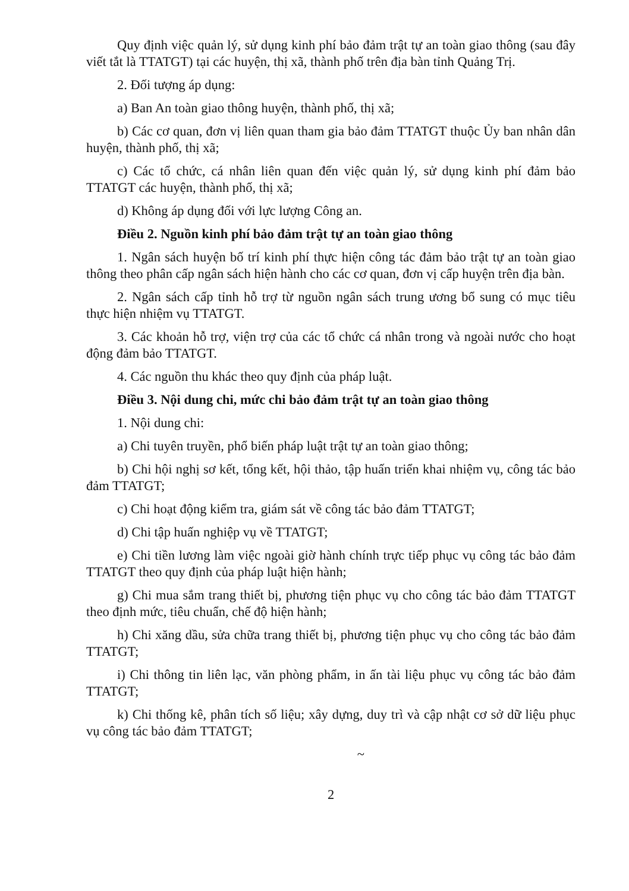Quy định việc quản lý, sử dụng kinh phí bảo đảm trật tự an toàn giao thông (sau đây viết tắt là TTATGT) tại các huyện, thị xã, thành phố trên địa bàn tỉnh Quảng Trị.
2. Đối tượng áp dụng:
a) Ban An toàn giao thông huyện, thành phố, thị xã;
b) Các cơ quan, đơn vị liên quan tham gia bảo đảm TTATGT thuộc Ủy ban nhân dân huyện, thành phố, thị xã;
c) Các tổ chức, cá nhân liên quan đến việc quản lý, sử dụng kinh phí đảm bảo TTATGT các huyện, thành phố, thị xã;
d) Không áp dụng đối với lực lượng Công an.
Điều 2. Nguồn kinh phí bảo đảm trật tự an toàn giao thông
1. Ngân sách huyện bố trí kinh phí thực hiện công tác đảm bảo trật tự an toàn giao thông theo phân cấp ngân sách hiện hành cho các cơ quan, đơn vị cấp huyện trên địa bàn.
2. Ngân sách cấp tỉnh hỗ trợ từ nguồn ngân sách trung ương bổ sung có mục tiêu thực hiện nhiệm vụ TTATGT.
3. Các khoản hỗ trợ, viện trợ của các tổ chức cá nhân trong và ngoài nước cho hoạt động đảm bảo TTATGT.
4. Các nguồn thu khác theo quy định của pháp luật.
Điều 3. Nội dung chi, mức chi bảo đảm trật tự an toàn giao thông
1. Nội dung chi:
a) Chi tuyên truyền, phổ biến pháp luật trật tự an toàn giao thông;
b) Chi hội nghị sơ kết, tổng kết, hội thảo, tập huấn triển khai nhiệm vụ, công tác bảo đảm TTATGT;
c) Chi hoạt động kiểm tra, giám sát về công tác bảo đảm TTATGT;
d) Chi tập huấn nghiệp vụ về TTATGT;
e) Chi tiền lương làm việc ngoài giờ hành chính trực tiếp phục vụ công tác bảo đảm TTATGT theo quy định của pháp luật hiện hành;
g) Chi mua sắm trang thiết bị, phương tiện phục vụ cho công tác bảo đảm TTATGT theo định mức, tiêu chuẩn, chế độ hiện hành;
h) Chi xăng dầu, sửa chữa trang thiết bị, phương tiện phục vụ cho công tác bảo đảm TTATGT;
i) Chi thông tin liên lạc, văn phòng phẩm, in ấn tài liệu phục vụ công tác bảo đảm TTATGT;
k) Chi thống kê, phân tích số liệu; xây dựng, duy trì và cập nhật cơ sở dữ liệu phục vụ công tác bảo đảm TTATGT;
~
2